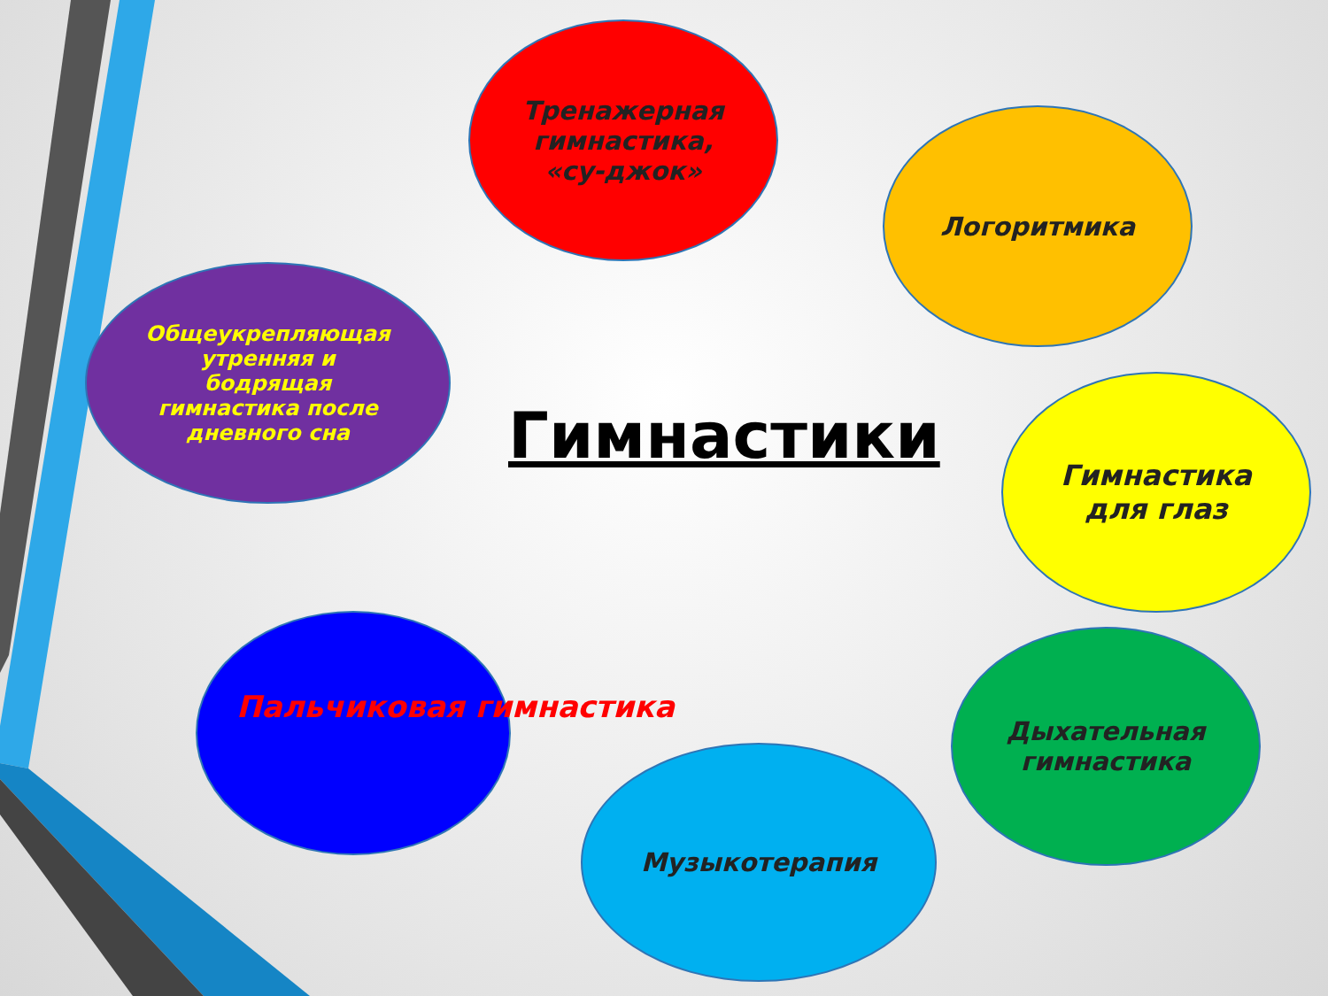Тренажерная
гимнастика,
«су-джок»
Логоритмика
Общеукрепляющая
утренняя и
бодрящая
гимнастика после
дневного сна
Гимнастики
Гимнастика
для глаз
Пальчиковая гимнастика
Дыхательная
гимнастика
Музыкотерапия